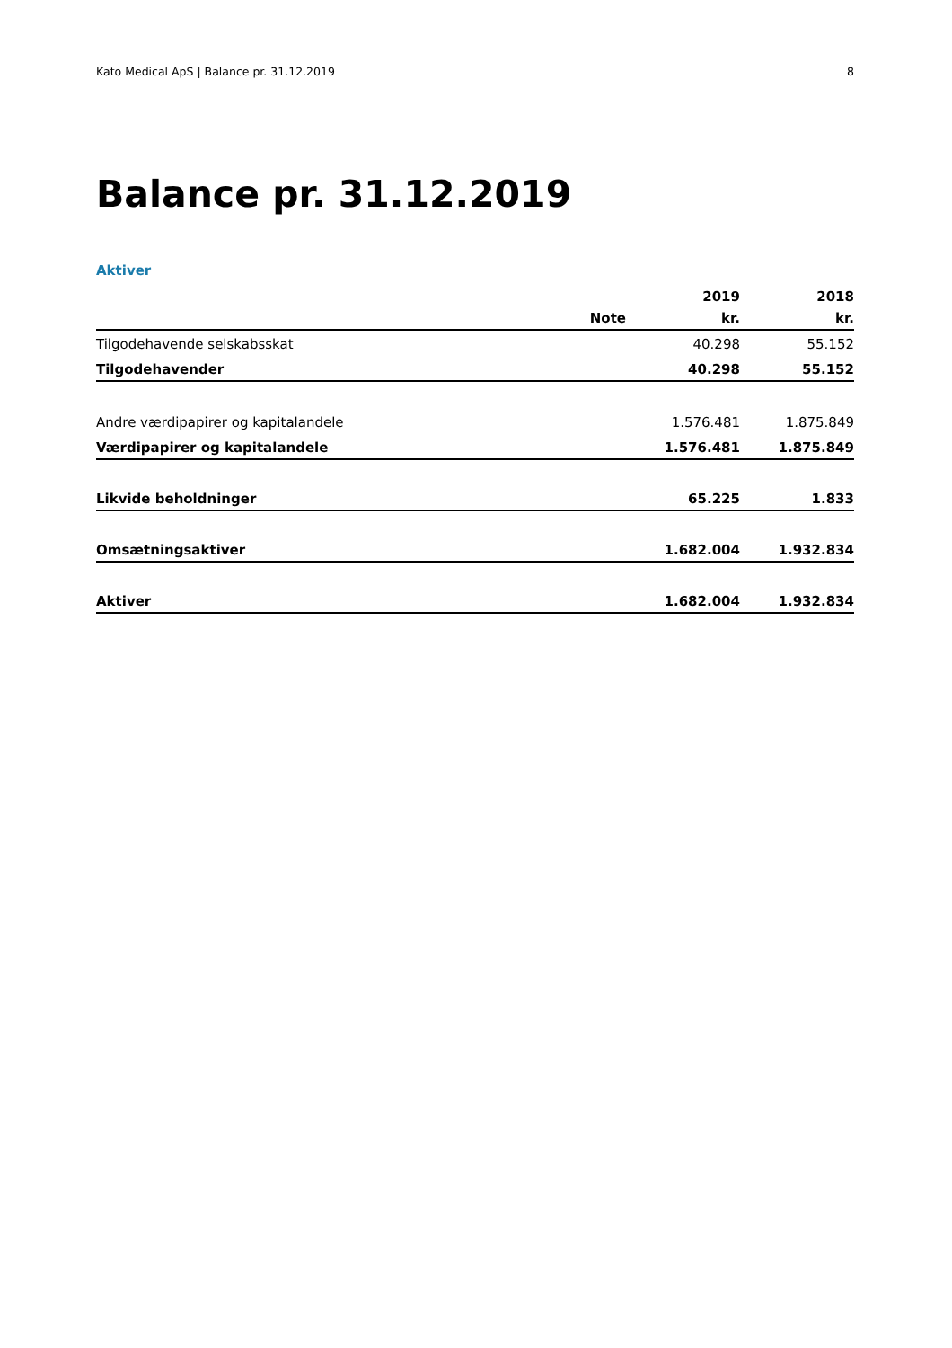Kato Medical ApS | Balance pr. 31.12.2019 8
Balance pr. 31.12.2019
Aktiver
| | | 2019 | 2018 |
| --- | --- | --- | --- |
| | Note | kr. | kr. |
| Tilgodehavende selskabsskat | | 40.298 | 55.152 |
| Tilgodehavender | | 40.298 | 55.152 |
| Andre værdipapirer og kapitalandele | | 1.576.481 | 1.875.849 |
| Værdipapirer og kapitalandele | | 1.576.481 | 1.875.849 |
| Likvide beholdninger | | 65.225 | 1.833 |
| Omsætningsaktiver | | 1.682.004 | 1.932.834 |
| Aktiver | | 1.682.004 | 1.932.834 |